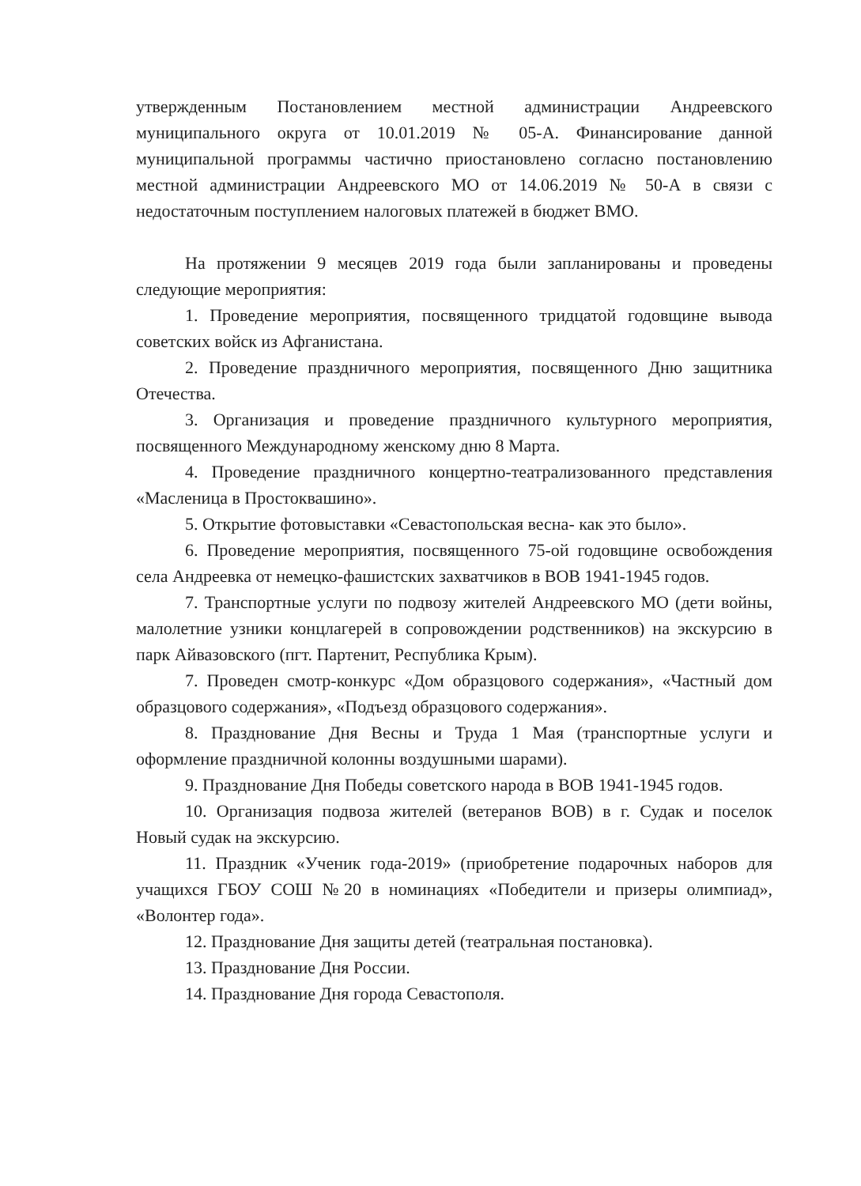утвержденным Постановлением местной администрации Андреевского муниципального округа от 10.01.2019 № 05-А. Финансирование данной муниципальной программы частично приостановлено согласно постановлению местной администрации Андреевского МО от 14.06.2019 № 50-А в связи с недостаточным поступлением налоговых платежей в бюджет ВМО.
На протяжении 9 месяцев 2019 года были запланированы и проведены следующие мероприятия:
1. Проведение мероприятия, посвященного тридцатой годовщине вывода советских войск из Афганистана.
2. Проведение праздничного мероприятия, посвященного Дню защитника Отечества.
3. Организация и проведение праздничного культурного мероприятия, посвященного Международному женскому дню 8 Марта.
4. Проведение праздничного концертно-театрализованного представления «Масленица в Простоквашино».
5. Открытие фотовыставки «Севастопольская весна- как это было».
6. Проведение мероприятия, посвященного 75-ой годовщине освобождения села Андреевка от немецко-фашистских захватчиков в ВОВ 1941-1945 годов.
7. Транспортные услуги по подвозу жителей Андреевского МО (дети войны, малолетние узники концлагерей в сопровождении родственников) на экскурсию в парк Айвазовского (пгт. Партенит, Республика Крым).
7. Проведен смотр-конкурс «Дом образцового содержания», «Частный дом образцового содержания», «Подъезд образцового содержания».
8. Празднование Дня Весны и Труда 1 Мая (транспортные услуги и оформление праздничной колонны воздушными шарами).
9. Празднование Дня Победы советского народа в ВОВ 1941-1945 годов.
10. Организация подвоза жителей (ветеранов ВОВ) в г. Судак и поселок Новый судак на экскурсию.
11. Праздник «Ученик года-2019» (приобретение подарочных наборов для учащихся ГБОУ СОШ №20 в номинациях «Победители и призеры олимпиад», «Волонтер года».
12. Празднование Дня защиты детей (театральная постановка).
13. Празднование Дня России.
14. Празднование Дня города Севастополя.